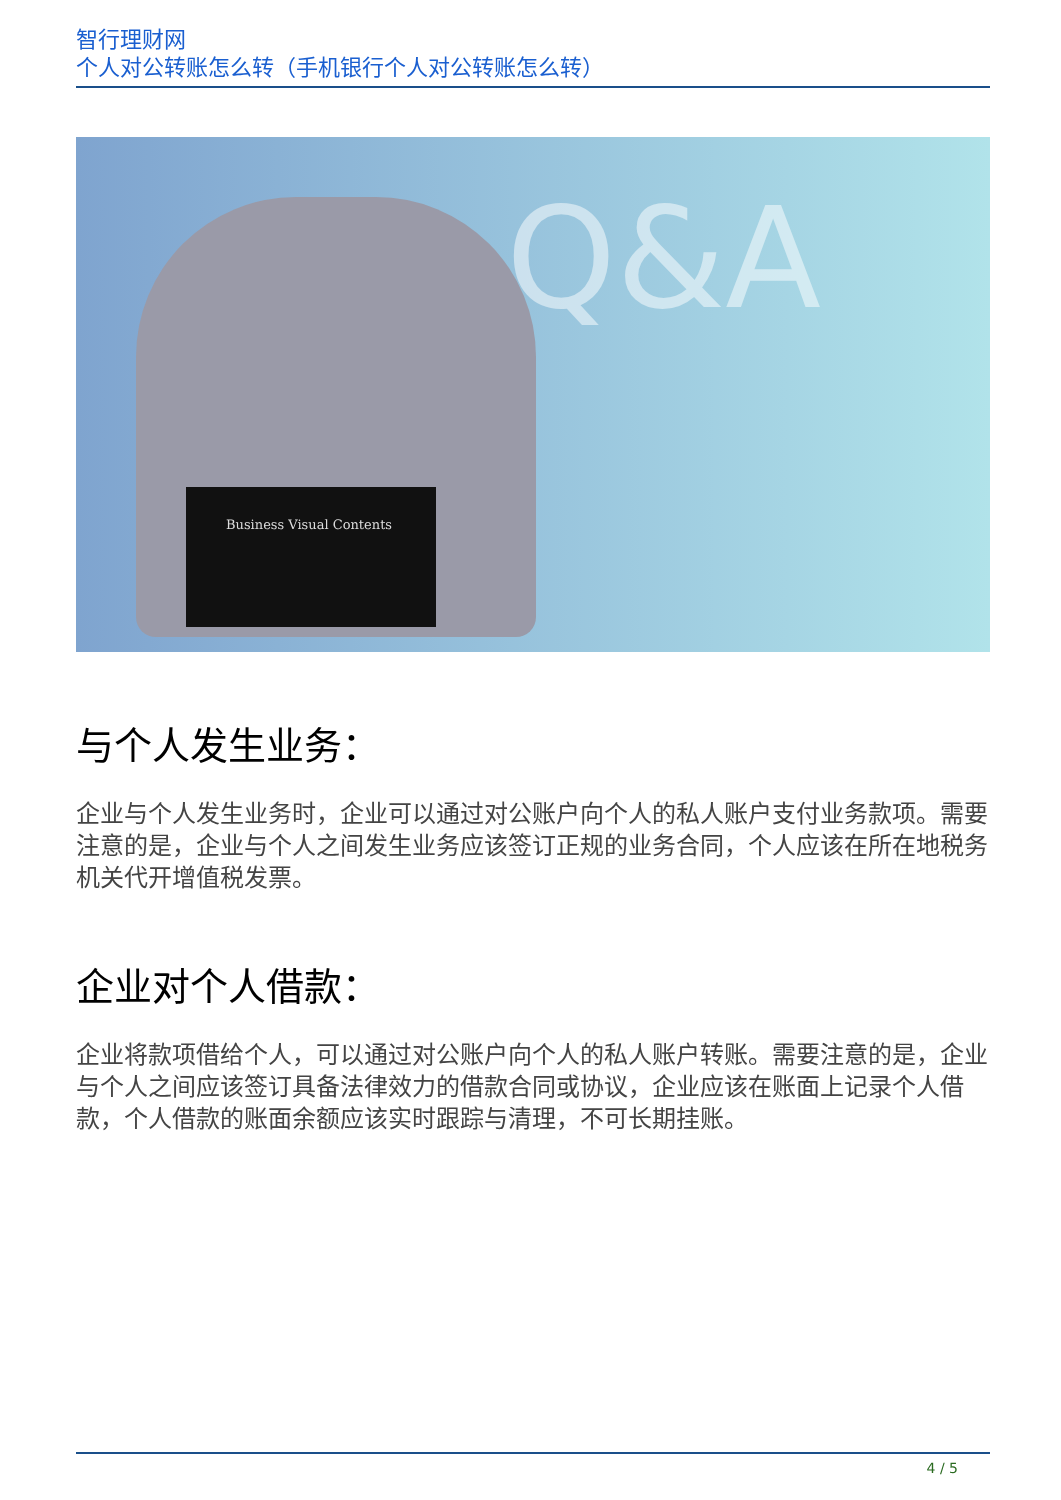智行理财网
个人对公转账怎么转（手机银行个人对公转账怎么转）
Q&A
Business Visual Contents
与个人发生业务：
企业与个人发生业务时，企业可以通过对公账户向个人的私人账户支付业务款项。需要注意的是，企业与个人之间发生业务应该签订正规的业务合同，个人应该在所在地税务机关代开增值税发票。
企业对个人借款：
企业将款项借给个人，可以通过对公账户向个人的私人账户转账。需要注意的是，企业与个人之间应该签订具备法律效力的借款合同或协议，企业应该在账面上记录个人借款，个人借款的账面余额应该实时跟踪与清理，不可长期挂账。
4 / 5